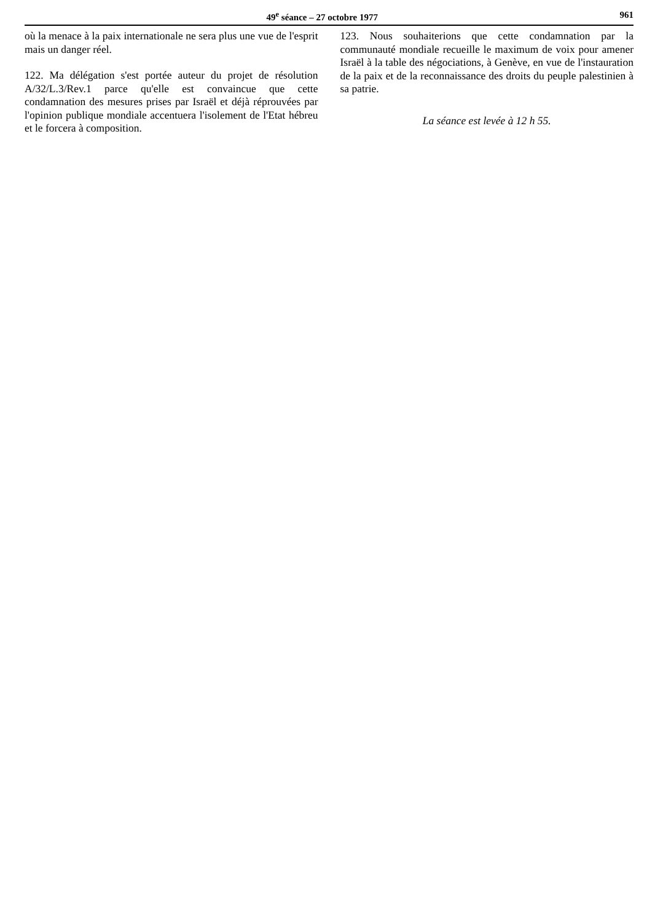49<sup>e</sup> séance – 27 octobre 1977 961
où la menace à la paix internationale ne sera plus une vue de l'esprit mais un danger réel.
122. Ma délégation s'est portée auteur du projet de résolution A/32/L.3/Rev.1 parce qu'elle est convaincue que cette condamnation des mesures prises par Israël et déjà réprouvées par l'opinion publique mondiale accentuera l'isolement de l'Etat hébreu et le forcera à composition.
123. Nous souhaiterions que cette condamnation par la communauté mondiale recueille le maximum de voix pour amener Israël à la table des négociations, à Genève, en vue de l'instauration de la paix et de la reconnaissance des droits du peuple palestinien à sa patrie.
La séance est levée à 12 h 55.